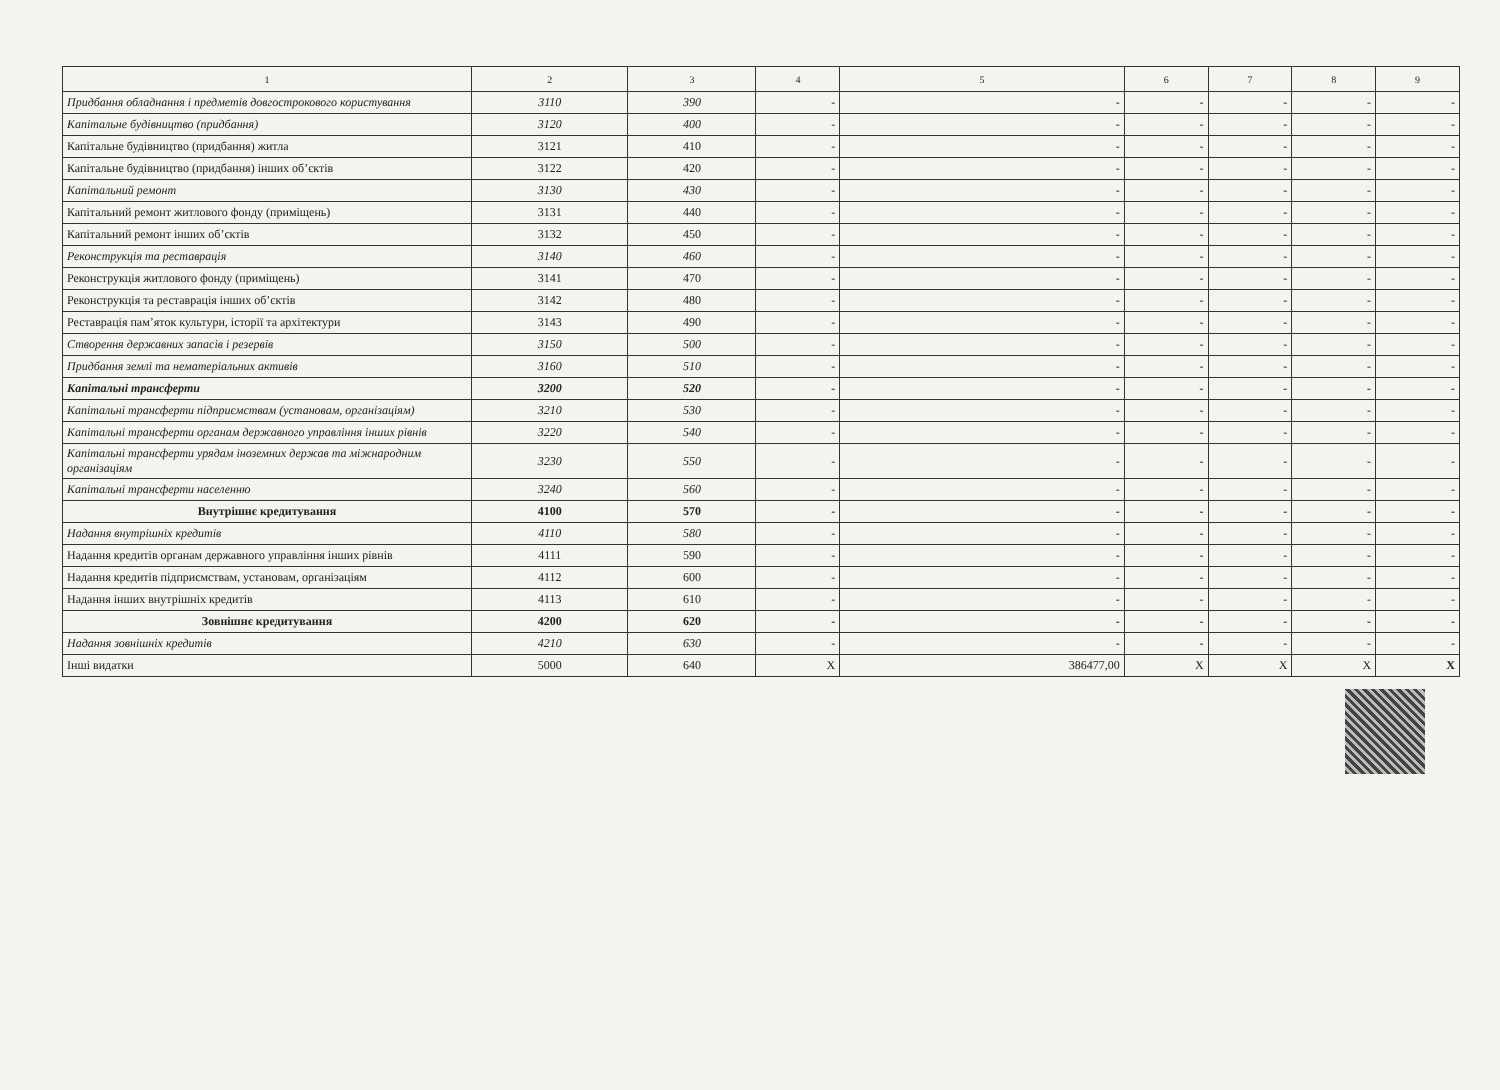| 1 | 2 | 3 | 4 | 5 | 6 | 7 | 8 | 9 |
| --- | --- | --- | --- | --- | --- | --- | --- | --- |
| Придбання обладнання і предметів довгострокового користування | 3110 | 390 | - | - | - | - | - | - |
| Капітальне будівництво (придбання) | 3120 | 400 | - | - | - | - | - | - |
| Капітальне будівництво (придбання) житла | 3121 | 410 | - | - | - | - | - | - |
| Капітальне будівництво (придбання) інших об’єктів | 3122 | 420 | - | - | - | - | - | - |
| Капітальний ремонт | 3130 | 430 | - | - | - | - | - | - |
| Капітальний ремонт житлового фонду (приміщень) | 3131 | 440 | - | - | - | - | - | - |
| Капітальний ремонт інших об’єктів | 3132 | 450 | - | - | - | - | - | - |
| Реконструкція та реставрація | 3140 | 460 | - | - | - | - | - | - |
| Реконструкція житлового фонду (приміщень) | 3141 | 470 | - | - | - | - | - | - |
| Реконструкція та реставрація інших об’єктів | 3142 | 480 | - | - | - | - | - | - |
| Реставрація пам’яток культури, історії та архітектури | 3143 | 490 | - | - | - | - | - | - |
| Створення державних запасів і резервів | 3150 | 500 | - | - | - | - | - | - |
| Придбання землі та нематеріальних активів | 3160 | 510 | - | - | - | - | - | - |
| Капітальні трансферти | 3200 | 520 | - | - | - | - | - | - |
| Капітальні трансферти підприємствам (установам, організаціям) | 3210 | 530 | - | - | - | - | - | - |
| Капітальні трансферти органам державного управління інших рівнів | 3220 | 540 | - | - | - | - | - | - |
| Капітальні трансферти урядам іноземних держав та міжнародним організаціям | 3230 | 550 | - | - | - | - | - | - |
| Капітальні трансферти населенню | 3240 | 560 | - | - | - | - | - | - |
| Внутрішнє кредитування | 4100 | 570 | - | - | - | - | - | - |
| Надання внутрішніх кредитів | 4110 | 580 | - | - | - | - | - | - |
| Надання кредитів органам державного управління інших рівнів | 4111 | 590 | - | - | - | - | - | - |
| Надання кредитів підприємствам, установам, організаціям | 4112 | 600 | - | - | - | - | - | - |
| Надання інших внутрішніх кредитів | 4113 | 610 | - | - | - | - | - | - |
| Зовнішнє кредитування | 4200 | 620 | - | - | - | - | - | - |
| Надання зовнішніх кредитів | 4210 | 630 | - | - | - | - | - | - |
| Інші видатки | 5000 | 640 | X | 386477,00 | X | X | X | X |